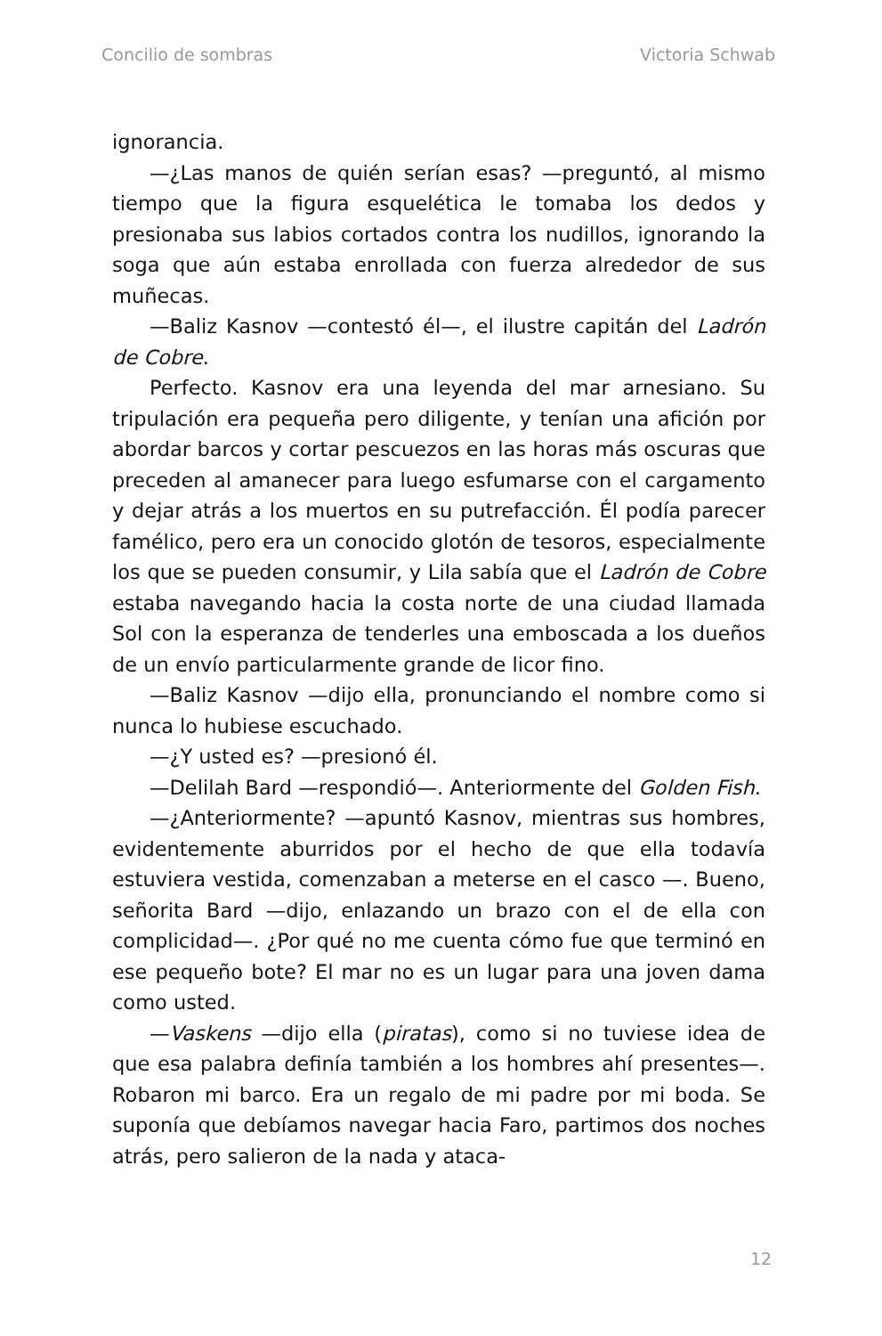Concilio de sombras Victoria Schwab
ignorancia.
—¿Las manos de quién serían esas? —preguntó, al mismo tiempo que la figura esquelética le tomaba los dedos y presionaba sus labios cortados contra los nudillos, ignorando la soga que aún estaba enrollada con fuerza alrededor de sus muñecas.
—Baliz Kasnov —contestó él—, el ilustre capitán del Ladrón de Cobre.
Perfecto. Kasnov era una leyenda del mar arnesiano. Su tripulación era pequeña pero diligente, y tenían una afición por abordar barcos y cortar pescuezos en las horas más oscuras que preceden al amanecer para luego esfumarse con el cargamento y dejar atrás a los muertos en su putrefacción. Él podía parecer famélico, pero era un conocido glotón de tesoros, especialmente los que se pueden consumir, y Lila sabía que el Ladrón de Cobre estaba navegando hacia la costa norte de una ciudad llamada Sol con la esperanza de tenderles una emboscada a los dueños de un envío particularmente grande de licor fino.
—Baliz Kasnov —dijo ella, pronunciando el nombre como si nunca lo hubiese escuchado.
—¿Y usted es? —presionó él.
—Delilah Bard —respondió—. Anteriormente del Golden Fish.
—¿Anteriormente? —apuntó Kasnov, mientras sus hombres, evidentemente aburridos por el hecho de que ella todavía estuviera vestida, comenzaban a meterse en el casco —. Bueno, señorita Bard —dijo, enlazando un brazo con el de ella con complicidad—. ¿Por qué no me cuenta cómo fue que terminó en ese pequeño bote? El mar no es un lugar para una joven dama como usted.
—Vaskens —dijo ella (piratas), como si no tuviese idea de que esa palabra definía también a los hombres ahí presentes—. Robaron mi barco. Era un regalo de mi padre por mi boda. Se suponía que debíamos navegar hacia Faro, partimos dos noches atrás, pero salieron de la nada y ataca-
12